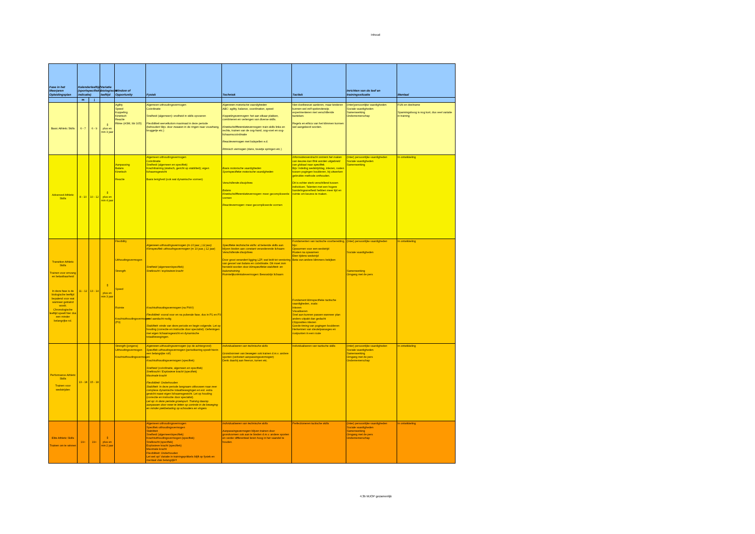Inhoud
| Fase in het Meerjaren Opleidingsplan | Kalenderleeftijd (sportspecifieke indicatie) | | Variatie biologische leeftijd | Window of Opportunity | Fysiek | Techniek | Tactiek | Inrichten van de leef en trainingssituatie | Mentaal |
| --- | --- | --- | --- | --- | --- | --- | --- | --- | --- |
| | m | j | | | | | | | |
| Basic Athletic Skills | 6 - 7 | 6 - 9 | ⇕ plus en min 3 jaar | Agility Speed Koppeling Kinetisch Reactie Ritme (ASM, blz 105) | Algemeen uithoudingsvermogen Coördinatie Snelheid (algemeen): snelheid in skills opvoeren Flexibiliteit wervelkolom maximaal in deze periode (behouden! Bijv. door zwaaien in de ringen naar vouwhang, bruggetje etc.) | Algemeen motorische vaardigheden ABC : agility, balance, coordination, speed Koppelingsvermogen : het aan elkaar plakken, combineren en verlengen van diverse skills. Kinetischdifferentiatievermogen : train skills links en rechts, trainen van de oog-hand, oog-voet en oog-lichaamscoördinatie Reactievermogen met balspellen e.d. Ritmisch vermogen (dans, touwtje springen etc.) | Niet doelbewust aanleren, maar kinderen kunnen wel zelf spelenderwijs experimenteren met verschillende tactieken. Regels en ethics van het klimmen kunnen wel aangeleerd worden. | (Inter)persoonlijke vaardigheden Sociale vaardigheden Samenwerking Ondernemerschap | FUN en deelname Spanningsboog is nog kort, dus veel variatie in training |
| Advanced Athletic Skills | 8 - 10 | 10 - 12 | ⇕ plus en min 4 jaar | Aanpassing Balans Kinetisch Reactie | Algemeen uithoudingsvermogen Coördinatie Snelheid (algemeen en specifiek) Krachttraining (statisch, gericht op stabiliteit); eigen lichaamsgewicht Basis lenigheid (ook wat dynamische vormen) | Basis motorische vaardigheden Sportspecifieke motorische vaardigheden Verschillende disciplines Balans Kinetischdifferentiatievermogen : meer gecompliceerde vormen Reactievermogen : meer gecompliceerde vormen | Informatieoverdracht omtrent het maken van keuzes kan flink worden uitgebreid van globaal naar specifiek. Bijv: Indeling wedstrijddag, inlezen, rusten tussen pogingen boulderen, bij uitwerken gebruikte methode onthouden. Dit is echter sterk verschillend tussen individuen. Talenten met een hogere handelingssnelheid hebben meer tijd en ruimte om keuzes te maken. | (Inter) persoonlijke vaardigheden Sociale vaardigheden Samenwerking | In ontwikkeling |
| Transition Athletic Skills Trainen voor omvang en belastbaarheid In deze fase is de biologische leeftijd bepalend voor wat wanneer getraind wordt. Chronologische leeftijd speelt hier dus een minder belangrijke rol. | 11 - 12 | 13 - 14 | ⇕ plus en min 3 jaar | Flexibility Uithoudingsvermogen Strength Speed Ruimte Krachtuithoudingsvermogen (P3) | Algemeen uithoudingsvermogen (m 10 jaar, j 12 jaar) Klimspecifiek uithoudingsvermogen (m 10 jaar, j 12 jaar) Snelheid (algemeen/specifiek) Snelkracht / explosieve kracht Krachtuithoudingsvermogen (na PWV) Flexibiliteit: vooral voor en na puberale fase, dus in P1 en P3 veel aandacht nodig Stabiliteit : einde van deze periode en begin volgende. Let op houding (correctie en instructie door specialist). Oefeningen met eigen lichaamsgewicht en dynamische totaalbewegingen. | Specifieke technische skills : al bekende skills aan blijven bieden aan constant veranderende lichaam: Verschillende disciplines Door groei verandert ligging LZP, wat leidt tot verstoring van gevoel van balans en coördinatie. Dit moet zsm hersteld worden door klimspecifieke stabiliteit- en balanstraining. Ruimtelijkoriëntatievermogen: Bewustzijn lichaam | Fundamenten van tactische voorbereiding, bijv: Opwarmen voor een wedstrijd Rusten na opwarmen Eten tijdens wedstrijd Beta van andere klimmers bekijken Fundament klimspecifieke tactische vaardigheden, zoals: Inlezen Visualiseren Snel aan kunnen passen wanneer plan anders uitpakt dan gedacht Clipposities inlezen Goede timing van pogingen boulderen Herkennen van sleutelpassages en rustpunten in een route | (Inter) persoonlijke vaardigheden Sociale vaardigheden Samenwerking Omgang met de pers | In ontwikkeling |
| Performance Athletic Skills Trainen voor wedstrijden | 13 - 18 | 15 - 18 | | Strength (jongens) Uithoudingsvermogen Krachtuithoudingsvermogen | Algemeen uithoudingsvermogen (op de achtergrond) Specifiek uithoudingsvermogen (periodisering speelt hierin een belangrijke rol!) Krachtuithoudingsvermogen (specifiek) Snelheid (coördinatie, algemeen en specifiek) Snelkracht / Explosieve kracht (specifiek) Maximale kracht Flexibiliteit: Onderhouden Stabiliteit : In deze periode langzaam uitbouwen naar zeer complexe dynamische totaalbewegingen en evt. extra gewicht naast eigen lichaamsgewicht. Let op houding (correctie en instructie door specialist). Let op: in deze periode groeispurt. Training daarop aanpassen door meer te letten op controle in de beweging en minder piekbelasting op schouders en vingers | Individualiseren van technische skills Grondvormen van bewegen ook trainen d.m.v. andere sporten (verbetert aanpassingsvermogen ) Denk daarbij aan freerun, turnen etc. | Individualiseren van tactische skills | (Inter) persoonlijke vaardigheden Sociale vaardigheden Samenwerking Omgang met de pers Ondernemerschap | In ontwikkeling |
| Elite Athletic Skills Trainen om te winnen | 19+ | 19+ | ⇕ plus en min 2 jaar | | Algemeen uithoudingsvermogen Specifiek uithoudingsvermogen Stabiliteit Snelheid (algemeen/specifiek) Krachtuithoudingsvermogen (specifiek) Snelkracht (specifiek) Explosieve kracht (specifiek) Maximale kracht Flexibiliteit: Onderhouden Let wel op! Variatie in trainingsprikkels blijft op fysiek en mentaal vlak belangrijk!!! | Individualiseren van technische skills Aanpassingsvermogen blijven trainen door grondvormen ook aan te bieden d.m.v. andere sporten en verder differentieel leren hoog in het vaandel te houden. | Perfectioneren tactische skills | (Inter) persoonlijke vaardigheden Sociale vaardigheden Samenwerking Omgang met de pers Ondernemerschap | In ontwikkeling |
4.3b MJOP gezamenlijk